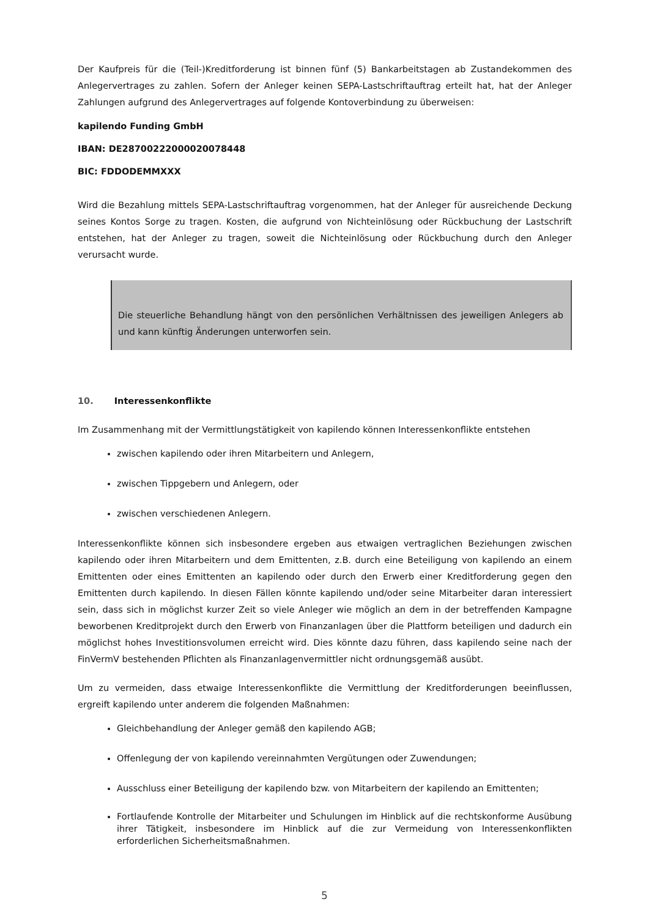Der Kaufpreis für die (Teil-)Kreditforderung ist binnen fünf (5) Bankarbeitstagen ab Zustandekommen des Anleger­vertrages zu zahlen. Sofern der Anleger keinen SEPA-Lastschriftauftrag erteilt hat, hat der Anleger Zahlungen auf­grund des Anlegervertrages auf folgende Kontoverbindung zu überweisen:
kapilendo Funding GmbH
IBAN: DE28700222000020078448
BIC: FDDODEMMXXX
Wird die Bezahlung mittels SEPA-Lastschriftauftrag vorgenommen, hat der Anleger für ausreichende Deckung sei­nes Kontos Sorge zu tragen. Kosten, die aufgrund von Nichteinlösung oder Rückbuchung der Lastschrift entstehen, hat der Anleger zu tragen, soweit die Nichteinlösung oder Rückbuchung durch den Anleger verursacht wurde.
Die steuerliche Behandlung hängt von den persönlichen Verhältnissen des jeweiligen Anlegers ab und kann künftig Änderungen unterworfen sein.
10. Interessenkonflikte
Im Zusammenhang mit der Vermittlungstätigkeit von kapilendo können Interessenkonflikte entstehen
zwischen kapilendo oder ihren Mitarbeitern und Anlegern,
zwischen Tippgebern und Anlegern, oder
zwischen verschiedenen Anlegern.
Interessenkonflikte können sich insbesondere ergeben aus etwaigen vertraglichen Beziehungen zwischen kapilendo oder ihren Mitarbeitern und dem Emittenten, z.B. durch eine Beteiligung von kapilendo an einem Emittenten oder eines Emittenten an kapilendo oder durch den Erwerb einer Kreditforderung gegen den Emittenten durch kapilendo. In diesen Fällen könnte kapilendo und/oder seine Mitarbeiter daran interessiert sein, dass sich in möglichst kurzer Zeit so viele Anleger wie möglich an dem in der betreffenden Kampagne beworbenen Kreditprojekt durch den Erwerb von Finanzanlagen über die Plattform beteiligen und dadurch ein möglichst hohes Investitionsvolumen er­reicht wird. Dies könnte dazu führen, dass kapilendo seine nach der FinVermV bestehenden Pflichten als Finanzan­lagenvermittler nicht ordnungsgemäß ausübt.
Um zu vermeiden, dass etwaige Interessenkonflikte die Vermittlung der Kreditforderungen beeinflussen, ergreift kapilendo unter anderem die folgenden Maßnahmen:
Gleichbehandlung der Anleger gemäß den kapilendo AGB;
Offenlegung der von kapilendo vereinnahmten Vergütungen oder Zuwendungen;
Ausschluss einer Beteiligung der kapilendo bzw. von Mitarbeitern der kapilendo an Emittenten;
Fortlaufende Kontrolle der Mitarbeiter und Schulungen im Hinblick auf die rechtskonforme Ausübung ihrer Tätigkeit, insbesondere im Hinblick auf die zur Vermeidung von Interessenkonflikten erforderlichen Sicherheitsmaßnahmen.
5